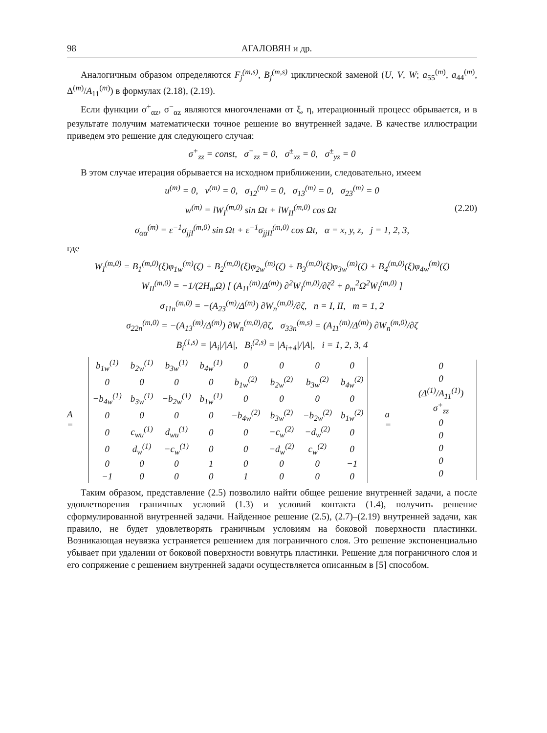98 АГАЛОВЯН и др.
Аналогичным образом определяются F<sub>j</sub><sup>(m,s)</sup>, B<sub>j</sub><sup>(m,s)</sup> циклической заменой (U, V, W; a<sub>55</sub><sup>(m)</sup>, a<sub>44</sub><sup>(m)</sup>, Δ<sup>(m)</sup>/A<sub>11</sub><sup>(m)</sup>) в формулах (2.18), (2.19).
Если функции σ<sup>+</sup><sub>αz</sub>, σ<sup>−</sup><sub>αz</sub> являются многочленами от ξ, η, итерационный процесс обрывается, и в результате получим математически точное решение во внутренней задаче. В качестве иллюстрации приведем это решение для следующего случая:
σ<sup>+</sup><sub>zz</sub> = const, σ<sup>−</sup><sub>zz</sub> = 0, σ<sup>±</sup><sub>xz</sub> = 0, σ<sup>±</sup><sub>yz</sub> = 0
В этом случае итерация обрывается на исходном приближении, следовательно, имеем
u<sup>(m)</sup> = 0, v<sup>(m)</sup> = 0, σ<sub>12</sub><sup>(m)</sup> = 0, σ<sub>13</sub><sup>(m)</sup> = 0, σ<sub>23</sub><sup>(m)</sup> = 0
(2.20) w<sup>(m)</sup> = lW<sub>I</sub><sup>(m,0)</sup> sin Ωt + lW<sub>II</sub><sup>(m,0)</sup> cos Ωt
σ<sub>αα</sub><sup>(m)</sup> = ε<sup>−1</sup>σ<sub>jjI</sub><sup>(m,0)</sup> sin Ωt + ε<sup>−1</sup>σ<sub>jjII</sub><sup>(m,0)</sup> cos Ωt, α = x, y, z, j = 1, 2, 3,
где
W<sub>I</sub><sup>(m,0)</sup> = B<sub>1</sub><sup>(m,0)</sup>(ξ)φ<sub>1w</sub><sup>(m)</sup>(ζ) + B<sub>2</sub><sup>(m,0)</sup>(ξ)φ<sub>2w</sub><sup>(m)</sup>(ζ) + B<sub>3</sub><sup>(m,0)</sup>(ξ)φ<sub>3w</sub><sup>(m)</sup>(ζ) + B<sub>4</sub><sup>(m,0)</sup>(ξ)φ<sub>4w</sub><sup>(m)</sup>(ζ)
W<sub>II</sub><sup>(m,0)</sup> = −1/(2H<sub>m</sub>Ω) [ (A<sub>11</sub><sup>(m)</sup>/Δ<sup>(m)</sup>) ∂<sup>2</sup>W<sub>I</sub><sup>(m,0)</sup>/∂ζ<sup>2</sup> + ρ<sub>m</sub><sup>2</sup>Ω<sup>2</sup>W<sub>I</sub><sup>(m,0)</sup> ]
σ<sub>11n</sub><sup>(m,0)</sup> = −(A<sub>23</sub><sup>(m)</sup>/Δ<sup>(m)</sup>) ∂W<sub>n</sub><sup>(m,0)</sup>/∂ζ, n = I, II, m = 1, 2
σ<sub>22n</sub><sup>(m,0)</sup> = −(A<sub>13</sub><sup>(m)</sup>/Δ<sup>(m)</sup>) ∂W<sub>n</sub><sup>(m,0)</sup>/∂ζ, σ<sub>33n</sub><sup>(m,s)</sup> = (A<sub>11</sub><sup>(m)</sup>/Δ<sup>(m)</sup>) ∂W<sub>n</sub><sup>(m,0)</sup>/∂ζ
B<sub>i</sub><sup>(1,s)</sup> = |A<sub>i</sub>|/|A|, B<sub>i</sub><sup>(2,s)</sup> = |A<sub>i+4</sub>|/|A|, i = 1, 2, 3, 4
A =
| b<sub>1w</sub><sup>(1)</sup> | b<sub>2w</sub><sup>(1)</sup> | b<sub>3w</sub><sup>(1)</sup> | b<sub>4w</sub><sup>(1)</sup> | 0 | 0 | 0 | 0 |
| 0 | 0 | 0 | 0 | b<sub>1w</sub><sup>(2)</sup> | b<sub>2w</sub><sup>(2)</sup> | b<sub>3w</sub><sup>(2)</sup> | b<sub>4w</sub><sup>(2)</sup> |
| −b<sub>4w</sub><sup>(1)</sup> | b<sub>3w</sub><sup>(1)</sup> | −b<sub>2w</sub><sup>(1)</sup> | b<sub>1w</sub><sup>(1)</sup> | 0 | 0 | 0 | 0 |
| 0 | 0 | 0 | 0 | −b<sub>4w</sub><sup>(2)</sup> | b<sub>3w</sub><sup>(2)</sup> | −b<sub>2w</sub><sup>(2)</sup> | b<sub>1w</sub><sup>(2)</sup> |
| 0 | c<sub>wu</sub><sup>(1)</sup> | d<sub>wu</sub><sup>(1)</sup> | 0 | 0 | −c<sub>w</sub><sup>(2)</sup> | −d<sub>w</sub><sup>(2)</sup> | 0 |
| 0 | d<sub>w</sub><sup>(1)</sup> | −c<sub>w</sub><sup>(1)</sup> | 0 | 0 | −d<sub>w</sub><sup>(2)</sup> | c<sub>w</sub><sup>(2)</sup> | 0 |
| 0 | 0 | 0 | 1 | 0 | 0 | 0 | −1 |
| −1 | 0 | 0 | 0 | 1 | 0 | 0 | 0 |
a =
| 0 |
| 0 |
| (Δ<sup>(1)</sup>/A<sub>11</sub><sup>(1)</sup>) σ<sup>+</sup><sub>zz</sub> |
| 0 |
| 0 |
| 0 |
| 0 |
| 0 |
Таким образом, представление (2.5) позволило найти общее решение внутренней задачи, а после удовлетворения граничных условий (1.3) и условий контакта (1.4), получить решение сформулированной внутренней задачи. Найденное решение (2.5), (2.7)–(2.19) внутренней задачи, как правило, не будет удовлетворять граничным условиям на боковой поверхности пластинки. Возникающая неувязка устраняется решением для пограничного слоя. Это решение экспоненциально убывает при удалении от боковой поверхности вовнутрь пластинки. Решение для пограничного слоя и его сопряжение с решением внутренней задачи осуществляется описанным в [5] способом.